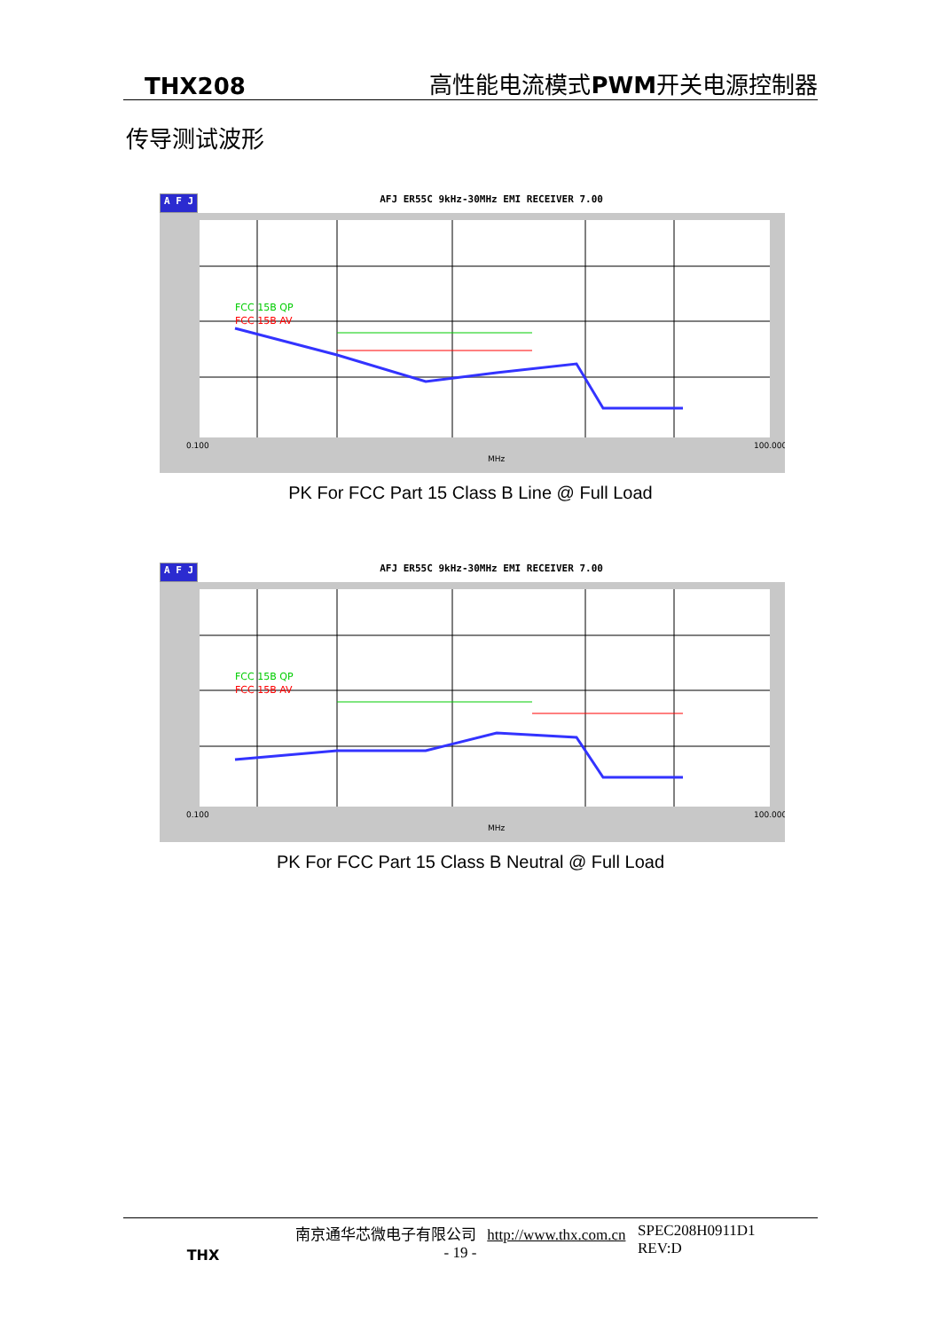THX208 高性能电流模式 PWM开关电源控制器
传导测试波形
A F J AFJ ER55C 9kHz-30MHz EMI RECEIVER 7.00
FCC 15B QP
FCC 15B AV
0.100
100.000
MHz
PK For FCC Part 15 Class B Line @ Full Load
A F J AFJ ER55C 9kHz-30MHz EMI RECEIVER 7.00
FCC 15B QP
FCC 15B AV
0.100
100.000
MHz
PK For FCC Part 15 Class B Neutral @ Full Load
THX
南京通华芯微电子有限公司 http://www.thx.com.cn
- 19 -
SPEC208H0911D1
REV:D